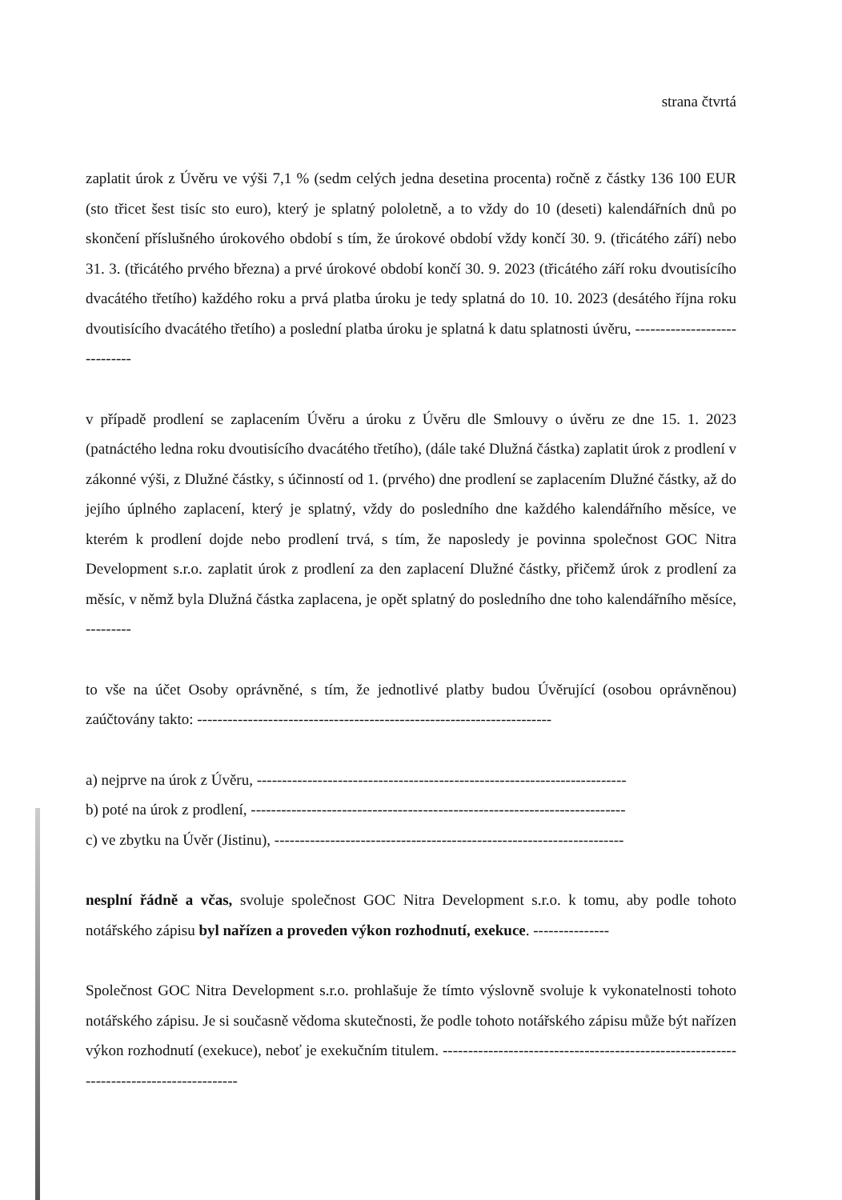strana čtvrtá
zaplatit úrok z Úvěru ve výši 7,1 % (sedm celých jedna desetina procenta) ročně z částky 136 100 EUR (sto třicet šest tisíc sto euro), který je splatný pololetně, a to vždy do 10 (deseti) kalendářních dnů po skončení příslušného úrokového období s tím, že úrokové období vždy končí 30. 9. (třicátého září) nebo 31. 3. (třicátého prvého března) a prvé úrokové období končí 30. 9. 2023 (třicátého září roku dvoutisícího dvacátého třetího) každého roku a prvá platba úroku je tedy splatná do 10. 10. 2023 (desátého října roku dvoutisícího dvacátého třetího) a poslední platba úroku je splatná k datu splatnosti úvěru, -----------------------------
v případě prodlení se zaplacením Úvěru a úroku z Úvěru dle Smlouvy o úvěru ze dne 15. 1. 2023 (patnáctého ledna roku dvoutisícího dvacátého třetího), (dále také Dlužná částka) zaplatit úrok z prodlení v zákonné výši, z Dlužné částky, s účinností od 1. (prvého) dne prodlení se zaplacením Dlužné částky, až do jejího úplného zaplacení, který je splatný, vždy do posledního dne každého kalendářního měsíce, ve kterém k prodlení dojde nebo prodlení trvá, s tím, že naposledy je povinna společnost GOC Nitra Development s.r.o. zaplatit úrok z prodlení za den zaplacení Dlužné částky, přičemž úrok z prodlení za měsíc, v němž byla Dlužná částka zaplacena, je opět splatný do posledního dne toho kalendářního měsíce, ---------
to vše na účet Osoby oprávněné, s tím, že jednotlivé platby budou Úvěrující (osobou oprávněnou) zaúčtovány takto: ----------------------------------------------------------------------
a) nejprve na úrok z Úvěru, -------------------------------------------------------------------------
b) poté na úrok z prodlení, --------------------------------------------------------------------------
c) ve zbytku na Úvěr (Jistinu), ---------------------------------------------------------------------
nesplní řádně a včas, svoluje společnost GOC Nitra Development s.r.o. k tomu, aby podle tohoto notářského zápisu byl nařízen a proveden výkon rozhodnutí, exekuce. ---------------
Společnost GOC Nitra Development s.r.o. prohlašuje že tímto výslovně svoluje k vykonatelnosti tohoto notářského zápisu. Je si současně vědoma skutečnosti, že podle tohoto notářského zápisu může být nařízen výkon rozhodnutí (exekuce), neboť je exekučním titulem. ----------------------------------------------------------------------------------------